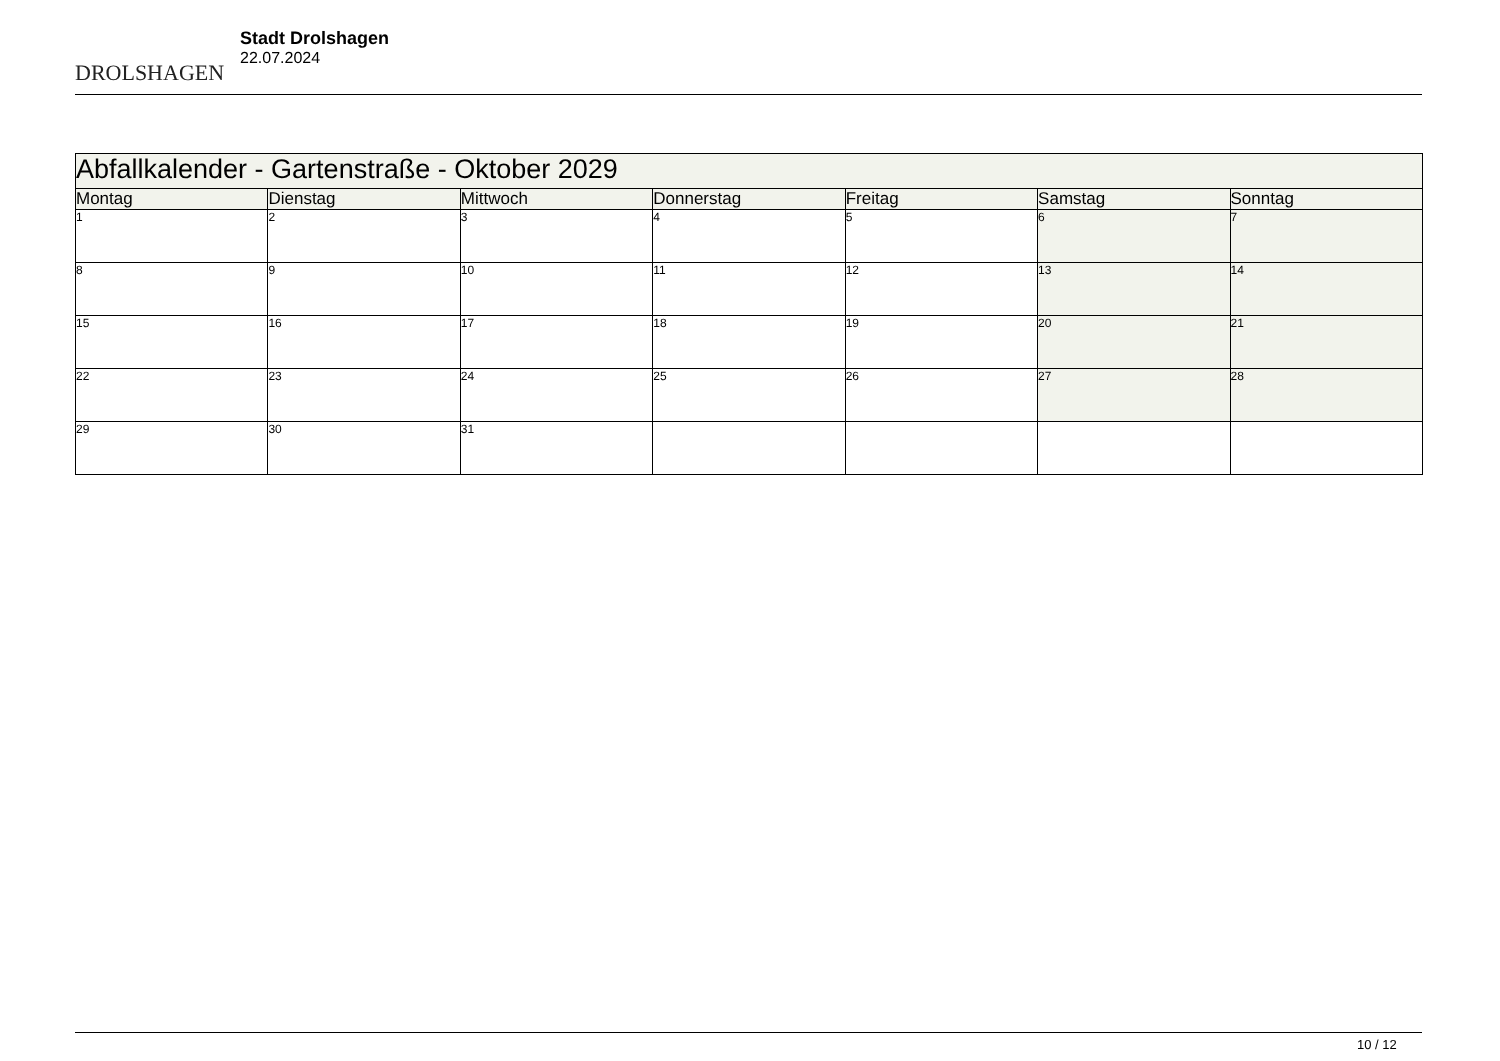DROLSHAGEN
Stadt Drolshagen
22.07.2024
| Abfallkalender - Gartenstraße - Oktober 2029 | | | | | | |
| --- | --- | --- | --- | --- | --- | --- |
| Montag | Dienstag | Mittwoch | Donnerstag | Freitag | Samstag | Sonntag |
| 1 | 2 | 3 | 4 | 5 | 6 | 7 |
| 8 | 9 | 10 | 11 | 12 | 13 | 14 |
| 15 | 16 | 17 | 18 | 19 | 20 | 21 |
| 22 | 23 | 24 | 25 | 26 | 27 | 28 |
| 29 | 30 | 31 | | | | |
10 / 12